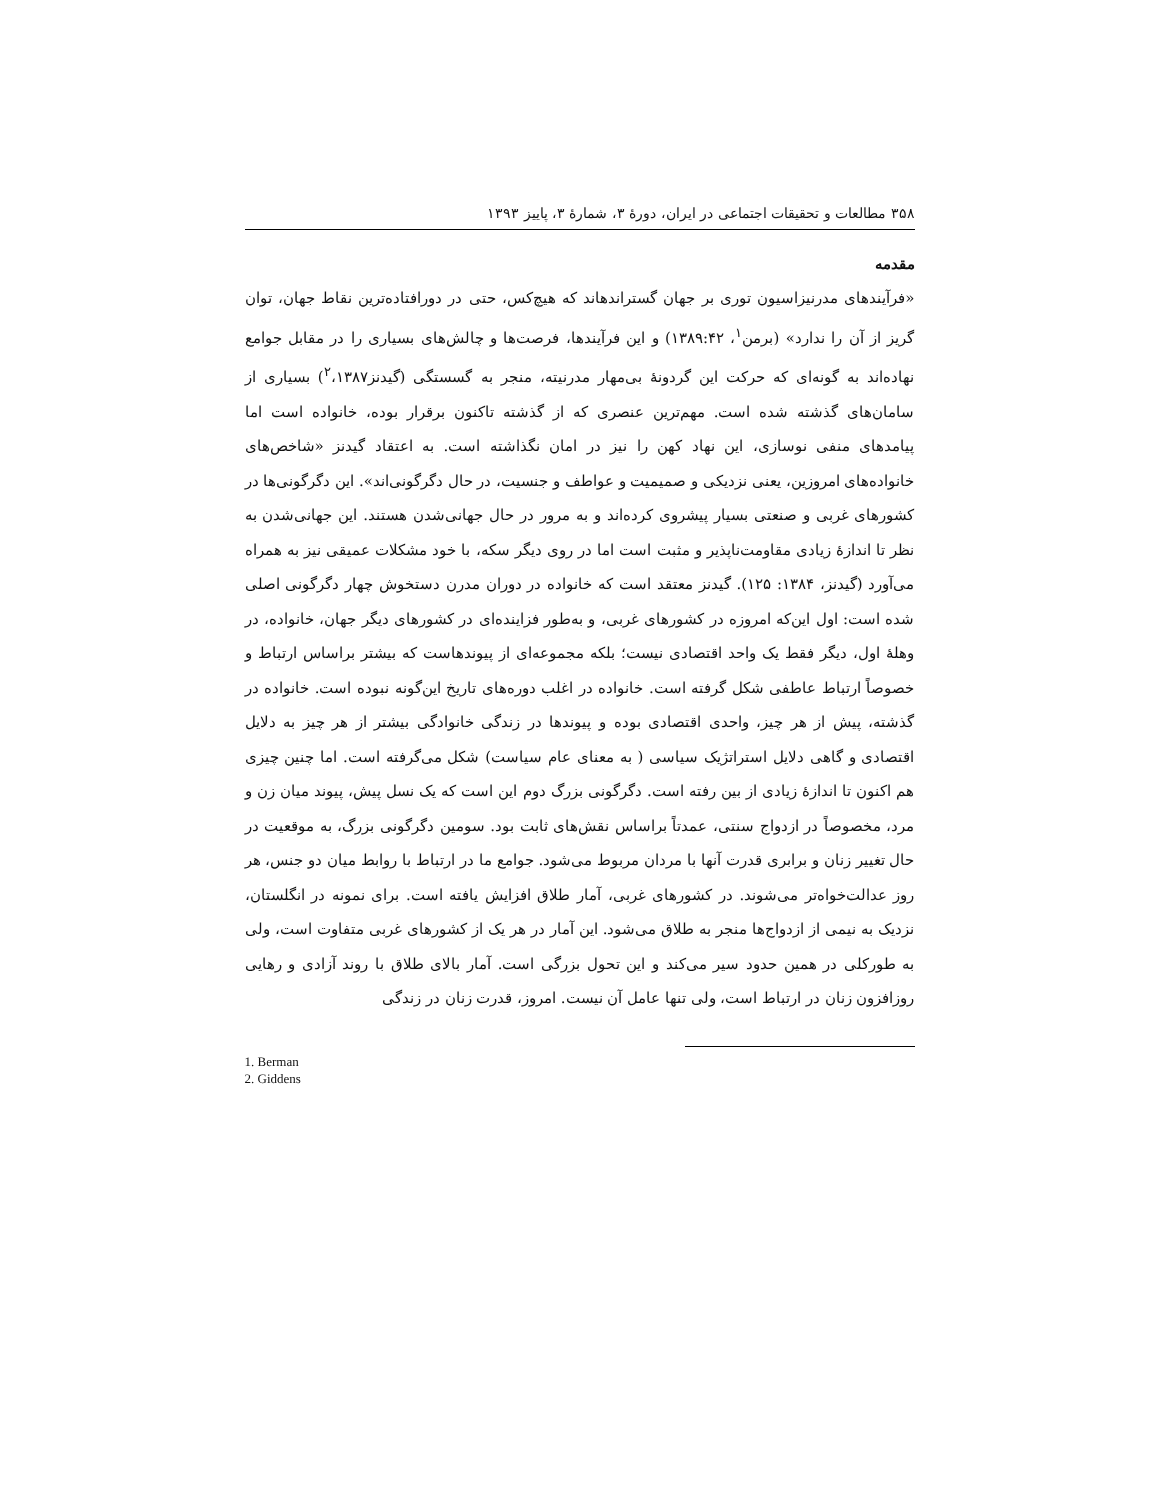۳۵۸ مطالعات و تحقیقات اجتماعی در ایران، دورهٔ ۳، شمارهٔ ۳، پاییز ۱۳۹۳
مقدمه
«فرآیندهای مدرنیزاسیون توری بر جهان گستراندهاند که هیچ‌کس، حتی در دورافتاده‌ترین نقاط جهان، توان گریز از آن را ندارد» (برمن<sup>۱</sup>، ۱۳۸۹:۴۲) و این فرآیندها، فرصت‌ها و چالش‌های بسیاری را در مقابل جوامع نهاده‌اند به گونه‌ای که حرکت این گردونهٔ بی‌مهار مدرنیته، منجر به گسستگی (گیدنز<sup>۲</sup>،۱۳۸۷) بسیاری از سامان‌های گذشته شده است. مهم‌ترین عنصری که از گذشته تاکنون برقرار بوده، خانواده است اما پیامدهای منفی نوسازی، این نهاد کهن را نیز در امان نگذاشته است. به اعتقاد گیدنز «شاخص‌های خانواده‌های امروزین، یعنی نزدیکی و صمیمیت و عواطف و جنسیت، در حال دگرگونی‌اند». این دگرگونی‌ها در کشورهای غربی و صنعتی بسیار پیشروی کرده‌اند و به مرور در حال جهانی‌شدن هستند. این جهانی‌شدن به نظر تا اندازهٔ زیادی مقاومت‌ناپذیر و مثبت است اما در روی دیگر سکه، با خود مشکلات عمیقی نیز به همراه می‌آورد (گیدنز، ۱۳۸۴: ۱۲۵). گیدنز معتقد است که خانواده در دوران مدرن دستخوش چهار دگرگونی اصلی شده است: اول این‌که امروزه در کشورهای غربی، و به‌طور فزاینده‌ای در کشورهای دیگر جهان، خانواده، در وهلهٔ اول، دیگر فقط یک واحد اقتصادی نیست؛ بلکه مجموعه‌ای از پیوندهاست که بیشتر براساس ارتباط و خصوصاً ارتباط عاطفی شکل گرفته است. خانواده در اغلب دوره‌های تاریخ این‌گونه نبوده است. خانواده در گذشته، پیش از هر چیز، واحدی اقتصادی بوده و پیوندها در زندگی خانوادگی بیشتر از هر چیز به دلایل اقتصادی و گاهی دلایل استراتژیک سیاسی ( به معنای عام سیاست) شکل می‌گرفته است. اما چنین چیزی هم اکنون تا اندازهٔ زیادی از بین رفته است. دگرگونی بزرگ دوم این است که یک نسل پیش، پیوند میان زن و مرد، مخصوصاً در ازدواج سنتی، عمدتاً براساس نقش‌های ثابت بود. سومین دگرگونی بزرگ، به موقعیت در حال تغییر زنان و برابری قدرت آنها با مردان مربوط می‌شود. جوامع ما در ارتباط با روابط میان دو جنس، هر روز عدالت‌خواه‌تر می‌شوند. در کشورهای غربی، آمار طلاق افزایش یافته است. برای نمونه در انگلستان، نزدیک به نیمی از ازدواج‌ها منجر به طلاق می‌شود. این آمار در هر یک از کشورهای غربی متفاوت است، ولی به طورکلی در همین حدود سیر می‌کند و این تحول بزرگی است. آمار بالای طلاق با روند آزادی و رهایی روزافزون زنان در ارتباط است، ولی تنها عامل آن نیست. امروز، قدرت زنان در زندگی
1. Berman
2. Giddens